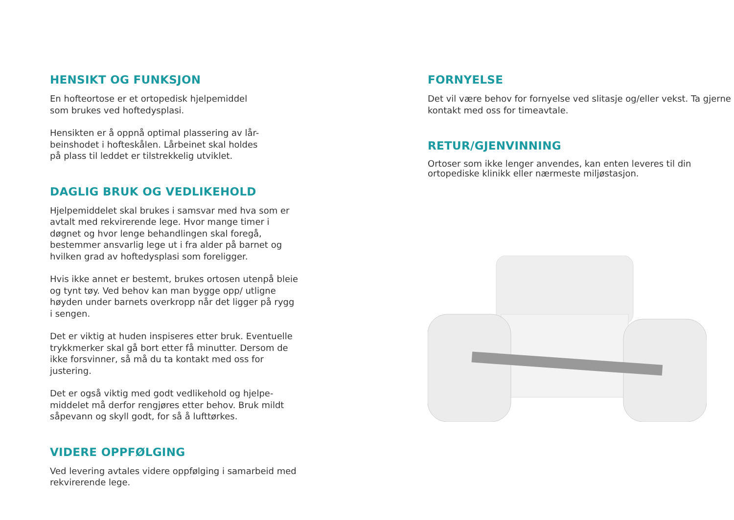HENSIKT OG FUNKSJON
En hofteortose er et ortopedisk hjelpemiddel
som brukes ved hoftedysplasi.
Hensikten er å oppnå optimal plassering av lår-
beinshodet i hofteskålen. Lårbeinet skal holdes
på plass til leddet er tilstrekkelig utviklet.
DAGLIG BRUK OG VEDLIKEHOLD
Hjelpemiddelet skal brukes i samsvar med hva som er avtalt med rekvirerende lege. Hvor mange timer i døgnet og hvor lenge behandlingen skal foregå, bestemmer ansvarlig lege ut i fra alder på barnet og hvilken grad av hoftedysplasi som foreligger.
Hvis ikke annet er bestemt, brukes ortosen utenpå bleie og tynt tøy. Ved behov kan man bygge opp/ utligne høyden under barnets overkropp når det ligger på rygg i sengen.
Det er viktig at huden inspiseres etter bruk. Eventuelle trykkmerker skal gå bort etter få minutter. Dersom de ikke forsvinner, så må du ta kontakt med oss for justering.
Det er også viktig med godt vedlikehold og hjelpe-middelet må derfor rengjøres etter behov. Bruk mildt såpevann og skyll godt, for så å lufttørkes.
VIDERE OPPFØLGING
Ved levering avtales videre oppfølging i samarbeid med rekvirerende lege.
FORNYELSE
Det vil være behov for fornyelse ved slitasje og/eller vekst. Ta gjerne kontakt med oss for timeavtale.
RETUR/GJENVINNING
Ortoser som ikke lenger anvendes, kan enten leveres til din ortopediske klinikk eller nærmeste miljøstasjon.